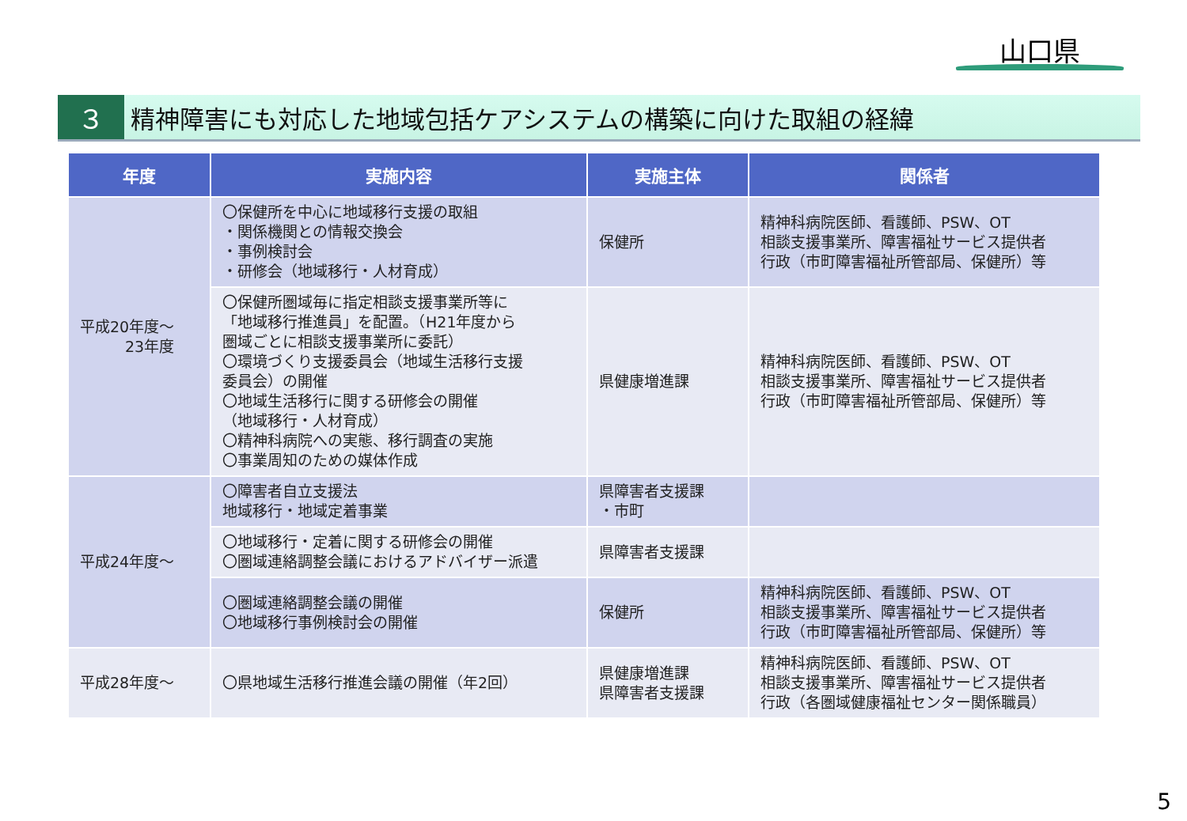山口県
３
精神障害にも対応した地域包括ケアシステムの構築に向けた取組の経緯
| 年度 | 実施内容 | 実施主体 | 関係者 |
| --- | --- | --- | --- |
| 平成20年度～ 23年度 | 〇保健所を中心に地域移行支援の取組 ・関係機関との情報交換会 ・事例検討会 ・研修会（地域移行・人材育成） | 保健所 | 精神科病院医師、看護師、PSW、OT 相談支援事業所、障害福祉サービス提供者 行政（市町障害福祉所管部局、保健所）等 |
| | 〇保健所圏域毎に指定相談支援事業所等に 「地域移行推進員」を配置。（H21年度から 圏域ごとに相談支援事業所に委託） 〇環境づくり支援委員会（地域生活移行支援 委員会）の開催 〇地域生活移行に関する研修会の開催 （地域移行・人材育成） 〇精神科病院への実態、移行調査の実施 〇事業周知のための媒体作成 | 県健康増進課 | 精神科病院医師、看護師、PSW、OT 相談支援事業所、障害福祉サービス提供者 行政（市町障害福祉所管部局、保健所）等 |
| 平成24年度～ | 〇障害者自立支援法 地域移行・地域定着事業 | 県障害者支援課 ・市町 | |
| | 〇地域移行・定着に関する研修会の開催 〇圏域連絡調整会議におけるアドバイザー派遣 | 県障害者支援課 | |
| | 〇圏域連絡調整会議の開催 〇地域移行事例検討会の開催 | 保健所 | 精神科病院医師、看護師、PSW、OT 相談支援事業所、障害福祉サービス提供者 行政（市町障害福祉所管部局、保健所）等 |
| 平成28年度～ | 〇県地域生活移行推進会議の開催（年2回） | 県健康増進課 県障害者支援課 | 精神科病院医師、看護師、PSW、OT 相談支援事業所、障害福祉サービス提供者 行政（各圏域健康福祉センター関係職員） |
5